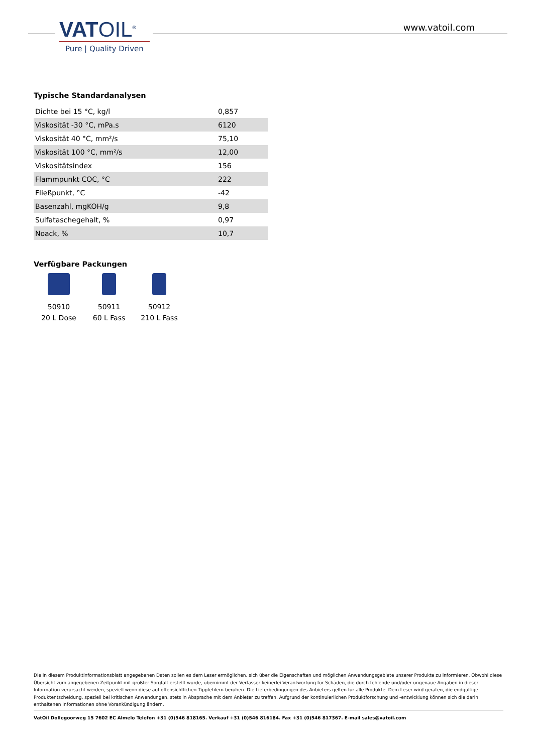VATOIL<sup>®</sup>
Pure | Quality Driven
www.vatoil.com
Typische Standardanalysen
| Dichte bei 15 °C, kg/l | 0,857 |
| Viskosität -30 °C, mPa.s | 6120 |
| Viskosität 40 °C, mm²/s | 75,10 |
| Viskosität 100 °C, mm²/s | 12,00 |
| Viskositätsindex | 156 |
| Flammpunkt COC, °C | 222 |
| Fließpunkt, °C | -42 |
| Basenzahl, mgKOH/g | 9,8 |
| Sulfataschegehalt, % | 0,97 |
| Noack, % | 10,7 |
Verfügbare Packungen
50910
20 L Dose
50911
60 L Fass
50912
210 L Fass
Die in diesem Produktinformationsblatt angegebenen Daten sollen es dem Leser ermöglichen, sich über die Eigenschaften und möglichen Anwendungsgebiete unserer Produkte zu informieren. Obwohl diese Übersicht zum angegebenen Zeitpunkt mit größter Sorgfalt erstellt wurde, übernimmt der Verfasser keinerlei Verantwortung für Schäden, die durch fehlende und/oder ungenaue Angaben in dieser Information verursacht werden, speziell wenn diese auf offensichtlichen Tippfehlern beruhen. Die Lieferbedingungen des Anbieters gelten für alle Produkte. Dem Leser wird geraten, die endgültige Produktentscheidung, speziell bei kritischen Anwendungen, stets in Absprache mit dem Anbieter zu treffen. Aufgrund der kontinuierlichen Produktforschung und -entwicklung können sich die darin enthaltenen Informationen ohne Vorankündigung ändern.
VatOil Dollegoorweg 15 7602 EC Almelo Telefon +31 (0)546 818165. Verkauf +31 (0)546 816184. Fax +31 (0)546 817367. E-mail sales@vatoil.com